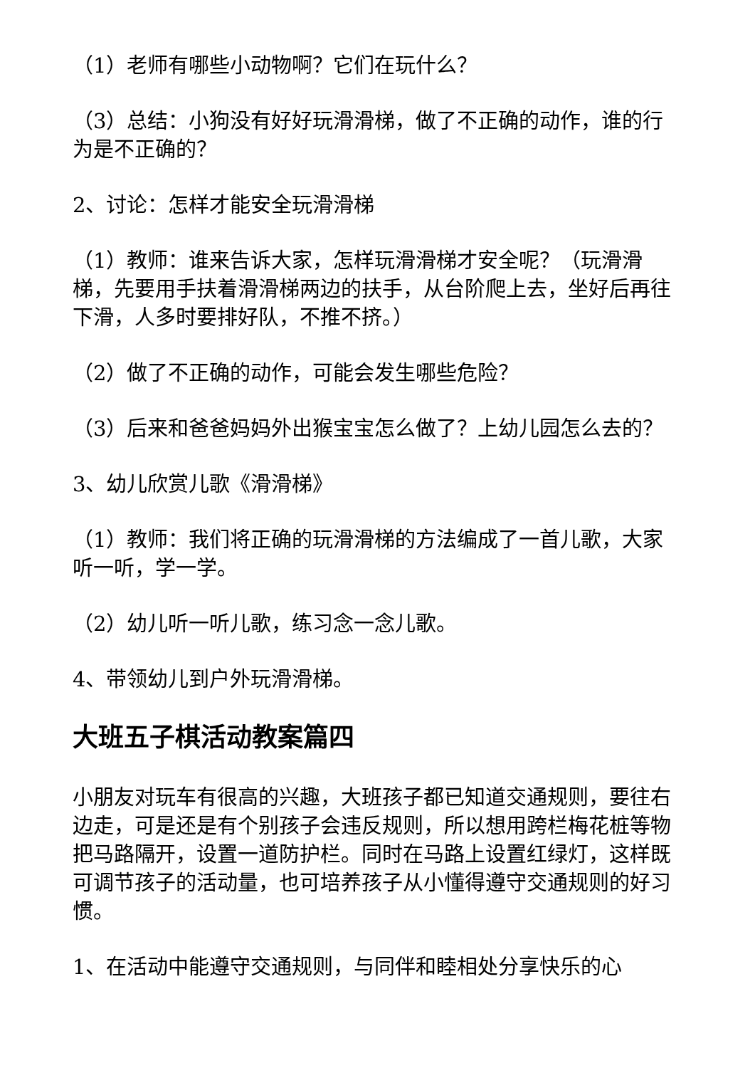（1）老师有哪些小动物啊？它们在玩什么？
（3）总结：小狗没有好好玩滑滑梯，做了不正确的动作，谁的行为是不正确的？
2、讨论：怎样才能安全玩滑滑梯
（1）教师：谁来告诉大家，怎样玩滑滑梯才安全呢？（玩滑滑梯，先要用手扶着滑滑梯两边的扶手，从台阶爬上去，坐好后再往下滑，人多时要排好队，不推不挤。）
（2）做了不正确的动作，可能会发生哪些危险？
（3）后来和爸爸妈妈外出猴宝宝怎么做了？上幼儿园怎么去的？
3、幼儿欣赏儿歌《滑滑梯》
（1）教师：我们将正确的玩滑滑梯的方法编成了一首儿歌，大家听一听，学一学。
（2）幼儿听一听儿歌，练习念一念儿歌。
4、带领幼儿到户外玩滑滑梯。
大班五子棋活动教案篇四
小朋友对玩车有很高的兴趣，大班孩子都已知道交通规则，要往右边走，可是还是有个别孩子会违反规则，所以想用跨栏梅花桩等物把马路隔开，设置一道防护栏。同时在马路上设置红绿灯，这样既可调节孩子的活动量，也可培养孩子从小懂得遵守交通规则的好习惯。
1、在活动中能遵守交通规则，与同伴和睦相处分享快乐的心